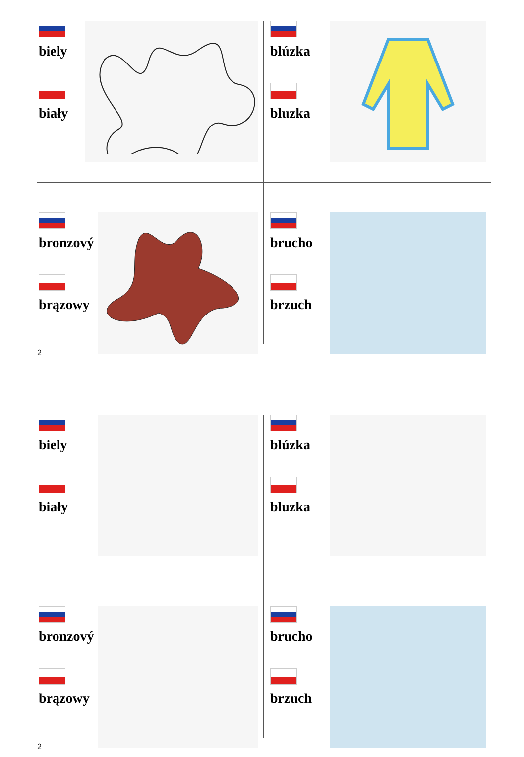biely
biały
blúzka
bluzka
bronzový
brązowy
brucho
brzuch
2
biely
biały
blúzka
bluzka
bronzový
brązowy
brucho
brzuch
2